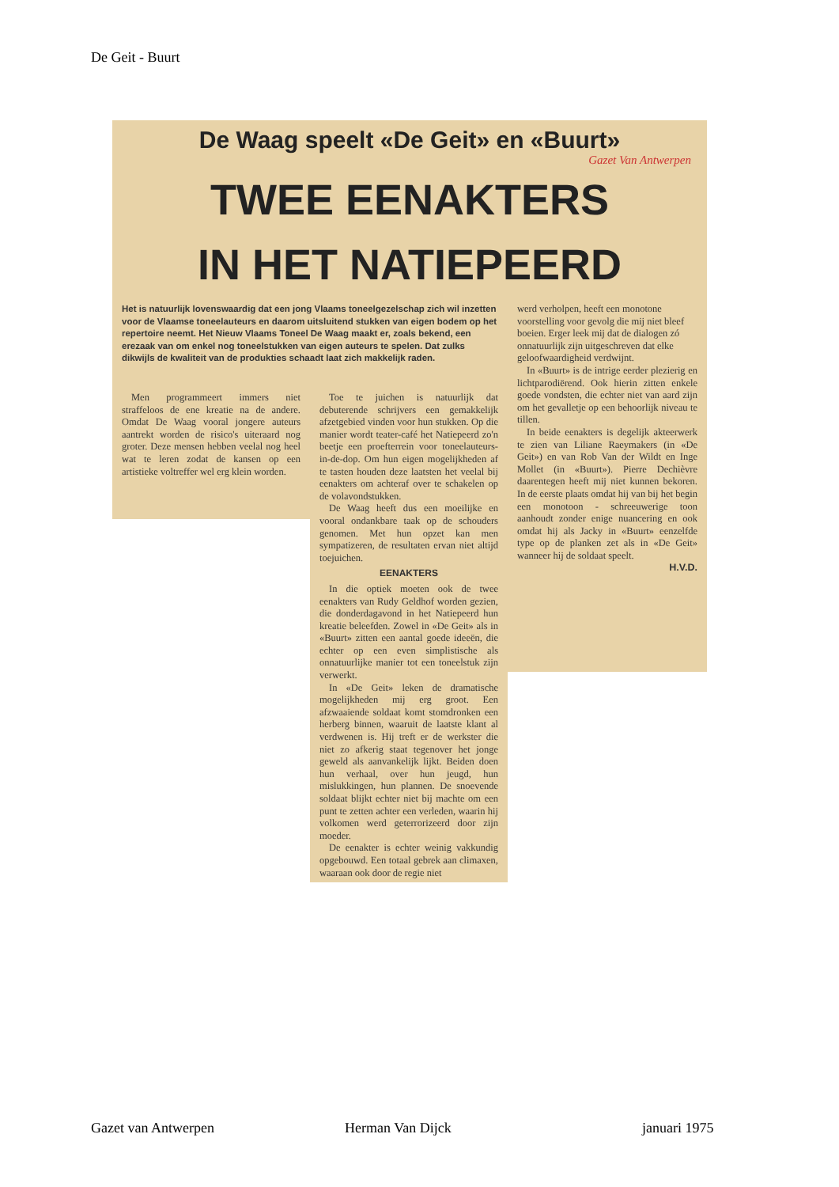De Geit - Buurt
De Waag speelt «De Geit» en «Buurt»
Gazet Van Antwerpen
TWEE EENAKTERS
IN HET NATIEPEERD
Het is natuurlijk lovenswaardig dat een jong Vlaams toneelgezelschap zich wil inzetten voor de Vlaamse toneelauteurs en daarom uitsluitend stukken van eigen bodem op het repertoire neemt. Het Nieuw Vlaams Toneel De Waag maakt er, zoals bekend, een erezaak van om enkel nog toneelstukken van eigen auteurs te spelen. Dat zulks dikwijls de kwaliteit van de produkties schaadt laat zich makkelijk raden.
Men programmeert immers niet straffeloos de ene kreatie na de andere. Omdat De Waag vooral jongere auteurs aantrekt worden de risico's uiteraard nog groter. Deze mensen hebben veelal nog heel wat te leren zodat de kansen op een artistieke voltreffer wel erg klein worden.
Toe te juichen is natuurlijk dat debuterende schrijvers een gemakkelijk afzetgebied vinden voor hun stukken. Op die manier wordt teater-café het Natiepeerd zo'n beetje een proefterrein voor toneelauteurs-in-de-dop. Om hun eigen mogelijkheden af te tasten houden deze laatsten het veelal bij eenakters om achteraf over te schakelen op de volavondstukken.
De Waag heeft dus een moeilijke en vooral ondankbare taak op de schouders genomen. Met hun opzet kan men sympatizeren, de resultaten ervan niet altijd toejuichen.
EENAKTERS
In die optiek moeten ook de twee eenakters van Rudy Geldhof worden gezien, die donderdagavond in het Natiepeerd hun kreatie beleefden. Zowel in «De Geit» als in «Buurt» zitten een aantal goede ideeën, die echter op een even simplistische als onnatuurlijke manier tot een toneelstuk zijn verwerkt.
In «De Geit» leken de dramatische mogelijkheden mij erg groot. Een afzwaaiende soldaat komt stomdronken een herberg binnen, waaruit de laatste klant al verdwenen is. Hij treft er de werkster die niet zo afkerig staat tegenover het jonge geweld als aanvankelijk lijkt. Beiden doen hun verhaal, over hun jeugd, hun mislukkingen, hun plannen. De snoevende soldaat blijkt echter niet bij machte om een punt te zetten achter een verleden, waarin hij volkomen werd geterrorizeerd door zijn moeder.
De eenakter is echter weinig vakkundig opgebouwd. Een totaal gebrek aan climaxen, waaraan ook door de regie niet
werd verholpen, heeft een monotone voorstelling voor gevolg die mij niet bleef boeien. Erger leek mij dat de dialogen zó onnatuurlijk zijn uitgeschreven dat elke geloofwaardigheid verdwijnt.
In «Buurt» is de intrige eerder plezierig en lichtparodiërend. Ook hierin zitten enkele goede vondsten, die echter niet van aard zijn om het gevalletje op een behoorlijk niveau te tillen.
In beide eenakters is degelijk akteerwerk te zien van Liliane Raeymakers (in «De Geit») en van Rob Van der Wildt en Inge Mollet (in «Buurt»). Pierre Dechièvre daarentegen heeft mij niet kunnen bekoren. In de eerste plaats omdat hij van bij het begin een monotoon - schreeuwerige toon aanhoudt zonder enige nuancering en ook omdat hij als Jacky in «Buurt» eenzelfde type op de planken zet als in «De Geit» wanneer hij de soldaat speelt.
H.V.D.
Gazet van Antwerpen Herman Van Dijck januari 1975